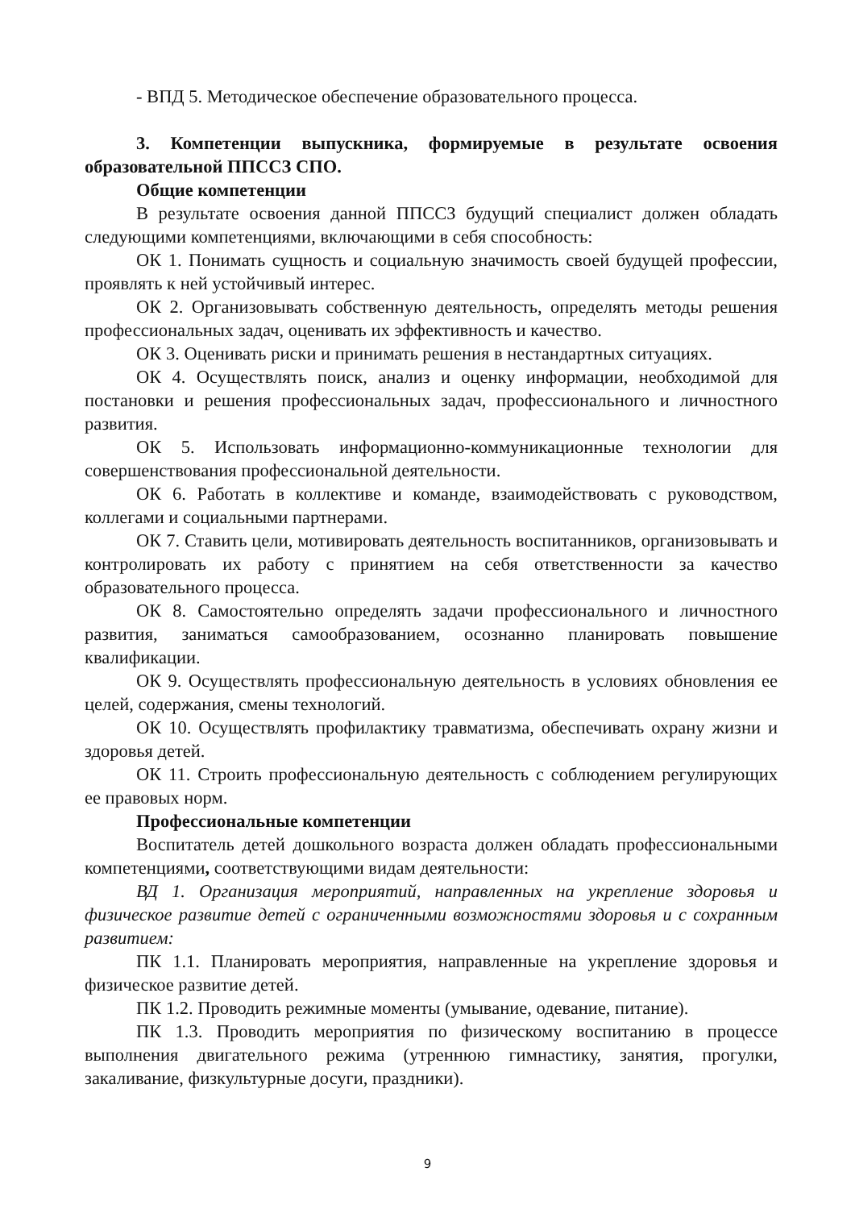- ВПД 5. Методическое обеспечение образовательного процесса.
3. Компетенции выпускника, формируемые в результате освоения образовательной ППССЗ СПО.
Общие компетенции
В результате освоения данной ППССЗ будущий специалист должен обладать следующими компетенциями, включающими в себя способность:
ОК 1. Понимать сущность и социальную значимость своей будущей профессии, проявлять к ней устойчивый интерес.
ОК 2. Организовывать собственную деятельность, определять методы решения профессиональных задач, оценивать их эффективность и качество.
ОК 3. Оценивать риски и принимать решения в нестандартных ситуациях.
ОК 4. Осуществлять поиск, анализ и оценку информации, необходимой для постановки и решения профессиональных задач, профессионального и личностного развития.
ОК 5. Использовать информационно-коммуникационные технологии для совершенствования профессиональной деятельности.
ОК 6. Работать в коллективе и команде, взаимодействовать с руководством, коллегами и социальными партнерами.
ОК 7. Ставить цели, мотивировать деятельность воспитанников, организовывать и контролировать их работу с принятием на себя ответственности за качество образовательного процесса.
ОК 8. Самостоятельно определять задачи профессионального и личностного развития, заниматься самообразованием, осознанно планировать повышение квалификации.
ОК 9. Осуществлять профессиональную деятельность в условиях обновления ее целей, содержания, смены технологий.
ОК 10. Осуществлять профилактику травматизма, обеспечивать охрану жизни и здоровья детей.
ОК 11. Строить профессиональную деятельность с соблюдением регулирующих ее правовых норм.
Профессиональные компетенции
Воспитатель детей дошкольного возраста должен обладать профессиональными компетенциями, соответствующими видам деятельности:
ВД 1. Организация мероприятий, направленных на укрепление здоровья и физическое развитие детей с ограниченными возможностями здоровья и с сохранным развитием:
ПК 1.1. Планировать мероприятия, направленные на укрепление здоровья и физическое развитие детей.
ПК 1.2. Проводить режимные моменты (умывание, одевание, питание).
ПК 1.3. Проводить мероприятия по физическому воспитанию в процессе выполнения двигательного режима (утреннюю гимнастику, занятия, прогулки, закаливание, физкультурные досуги, праздники).
9